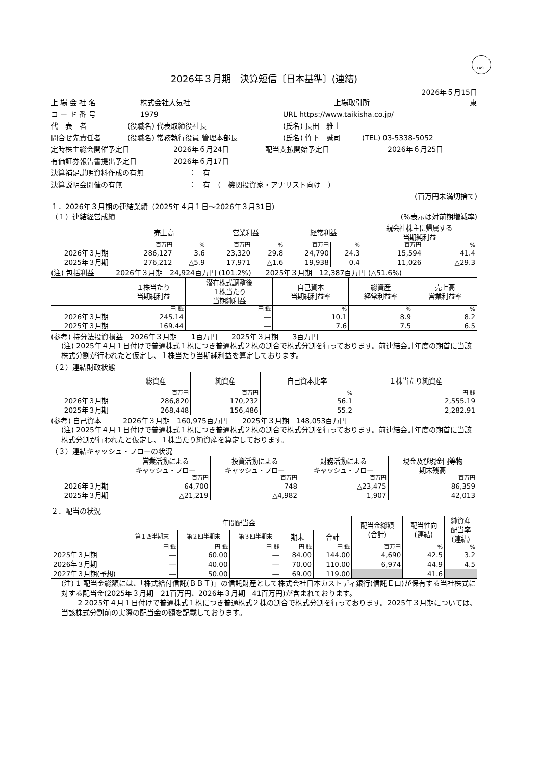FASF
2026年３月期　決算短信〔日本基準〕(連結)
2026年５月15日
上 場 会 社 名 株式会社大気社 上場取引所 東
コ ー ド 番 号 1979 URL https://www.taikisha.co.jp/
代　表　者 (役職名) 代表取締役社長 (氏名) 長田　雅士
問合せ先責任者 (役職名) 常務執行役員 管理本部長 (氏名) 竹下　誠司 (TEL) 03-5338-5052
定時株主総会開催予定日 2026年６月24日 配当支払開始予定日 2026年６月25日
有価証券報告書提出予定日 2026年６月17日
決算補足説明資料作成の有無 ：　有
決算説明会開催の有無 ：　有　（　機関投資家・アナリスト向け　）
(百万円未満切捨て)
１．2026年３月期の連結業績（2025年４月１日～2026年３月31日）
（１）連結経営成績 (%表示は対前期増減率)
| | 売上高 | | 営業利益 | | 経常利益 | | 親会社株主に帰属する 当期純利益 | |
| --- | --- | --- | --- | --- | --- | --- | --- | --- |
| | 百万円 | % | 百万円 | % | 百万円 | % | 百万円 | % |
| 2026年３月期 | 286,127 | 3.6 | 23,320 | 29.8 | 24,790 | 24.3 | 15,594 | 41.4 |
| 2025年３月期 | 276,212 | △5.9 | 17,971 | △1.6 | 19,938 | 0.4 | 11,026 | △29.3 |
(注) 包括利益　　　2026年３月期　24,924百万円 (101.2%)　　2025年３月期　12,387百万円 (△51.6%)
| | １株当たり 当期純利益 | 潜在株式調整後 １株当たり 当期純利益 | 自己資本 当期純利益率 | 総資産 経常利益率 | 売上高 営業利益率 |
| --- | --- | --- | --- | --- | --- |
| | 円 銭 | 円 銭 | % | % | % |
| 2026年３月期 | 245.14 | ― | 10.1 | 8.9 | 8.2 |
| 2025年３月期 | 169.44 | ― | 7.6 | 7.5 | 6.5 |
(参考) 持分法投資損益　2026年３月期　　1百万円　　2025年３月期　　3百万円
(注) 2025年４月１日付けで普通株式１株につき普通株式２株の割合で株式分割を行っております。前連結会計年度の期首に当該株式分割が行われたと仮定し、１株当たり当期純利益を算定しております。
（２）連結財政状態
| | 総資産 | 純資産 | 自己資本比率 | １株当たり純資産 |
| --- | --- | --- | --- | --- |
| | 百万円 | 百万円 | % | 円 銭 |
| 2026年３月期 | 286,820 | 170,232 | 56.1 | 2,555.19 |
| 2025年３月期 | 268,448 | 156,486 | 55.2 | 2,282.91 |
(参考) 自己資本　　　2026年３月期　160,975百万円　　2025年３月期　148,053百万円
(注) 2025年４月１日付けで普通株式１株につき普通株式２株の割合で株式分割を行っております。前連結会計年度の期首に当該株式分割が行われたと仮定し、１株当たり純資産を算定しております。
（３）連結キャッシュ・フローの状況
| | 営業活動による キャッシュ・フロー | 投資活動による キャッシュ・フロー | 財務活動による キャッシュ・フロー | 現金及び現金同等物 期末残高 |
| --- | --- | --- | --- | --- |
| | 百万円 | 百万円 | 百万円 | 百万円 |
| 2026年３月期 | 64,700 | 748 | △23,475 | 86,359 |
| 2025年３月期 | △21,219 | △4,982 | 1,907 | 42,013 |
２．配当の状況
| | 年間配当金 | | | | | 配当金総額 (合計) | 配当性向 (連結) | 純資産 配当率 (連結) |
| --- | --- | --- | --- | --- | --- | --- | --- | --- |
| | 第１四半期末 | 第２四半期末 | 第３四半期末 | 期末 | 合計 | | | |
| | 円 銭 | 円 銭 | 円 銭 | 円 銭 | 円 銭 | 百万円 | % | % |
| 2025年３月期 | ― | 60.00 | ― | 84.00 | 144.00 | 4,690 | 42.5 | 3.2 |
| 2026年３月期 | ― | 40.00 | ― | 70.00 | 110.00 | 6,974 | 44.9 | 4.5 |
| 2027年３月期(予想) | ― | 50.00 | ― | 69.00 | 119.00 | | 41.6 | |
(注) 1 配当金総額には、「株式給付信託(ＢＢＴ)」の信託財産として株式会社日本カストディ銀行(信託Ｅ口)が保有する当社株式に対する配当金(2025年３月期　21百万円、2026年３月期　41百万円)が含まれております。
　　 2 2025年４月１日付けで普通株式１株につき普通株式２株の割合で株式分割を行っております。2025年３月期については、当該株式分割前の実際の配当金の額を記載しております。